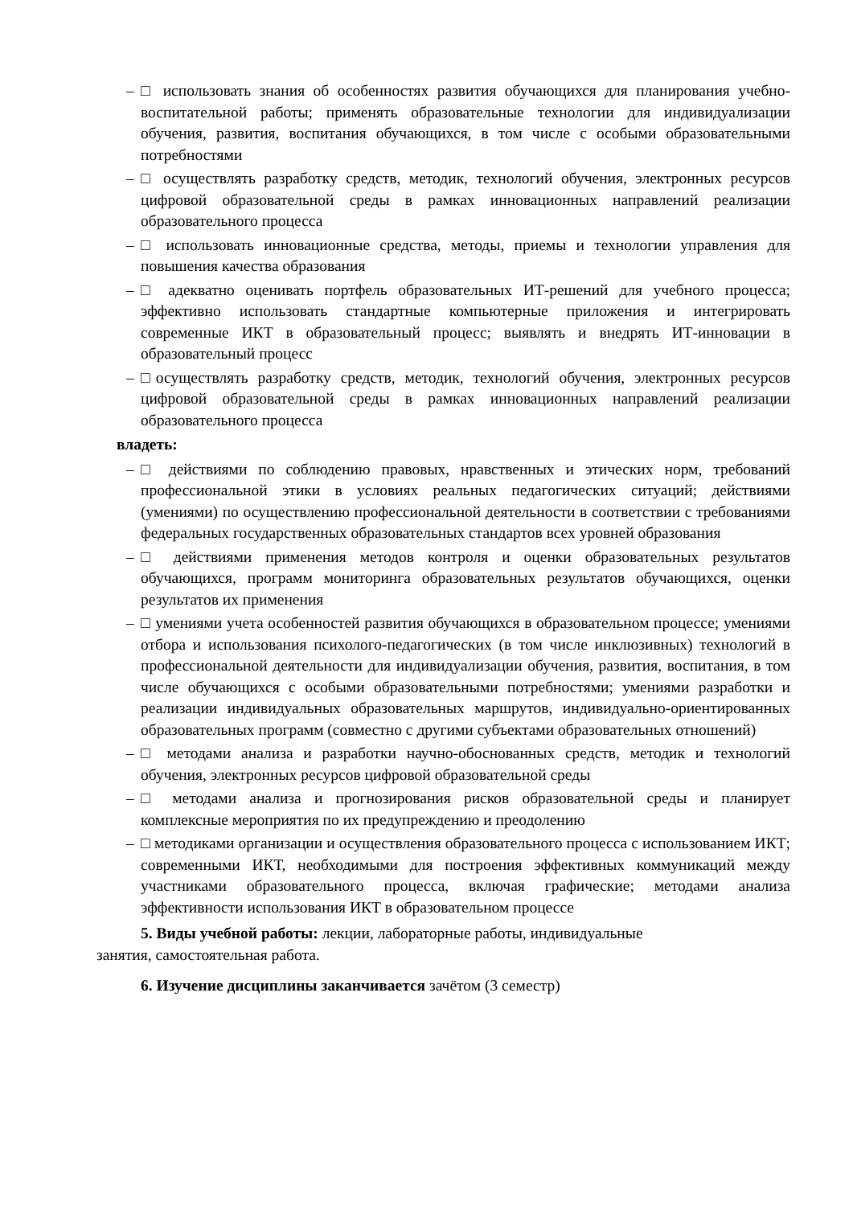– □ использовать знания об особенностях развития обучающихся для планирования учебно-воспитательной работы; применять образовательные технологии для индивидуализации обучения, развития, воспитания обучающихся, в том числе с особыми образовательными потребностями
– □ осуществлять разработку средств, методик, технологий обучения, электронных ресурсов цифровой образовательной среды в рамках инновационных направлений реализации образовательного процесса
– □ использовать инновационные средства, методы, приемы и технологии управления для повышения качества образования
– □ адекватно оценивать портфель образовательных ИТ-решений для учебного процесса; эффективно использовать стандартные компьютерные приложения и интегрировать современные ИКТ в образовательный процесс; выявлять и внедрять ИТ-инновации в образовательный процесс
– □осуществлять разработку средств, методик, технологий обучения, электронных ресурсов цифровой образовательной среды в рамках инновационных направлений реализации образовательного процесса
владеть:
– □ действиями по соблюдению правовых, нравственных и этических норм, требований профессиональной этики в условиях реальных педагогических ситуаций; действиями (умениями) по осуществлению профессиональной деятельности в соответствии с требованиями федеральных государственных образовательных стандартов всех уровней образования
– □ действиями применения методов контроля и оценки образовательных результатов обучающихся, программ мониторинга образовательных результатов обучающихся, оценки результатов их применения
– □ умениями учета особенностей развития обучающихся в образовательном процессе; умениями отбора и использования психолого-педагогических (в том числе инклюзивных) технологий в профессиональной деятельности для индивидуализации обучения, развития, воспитания, в том числе обучающихся с особыми образовательными потребностями; умениями разработки и реализации индивидуальных образовательных маршрутов, индивидуально-ориентированных образовательных программ (совместно с другими субъектами образовательных отношений)
– □ методами анализа и разработки научно-обоснованных средств, методик и технологий обучения, электронных ресурсов цифровой образовательной среды
– □ методами анализа и прогнозирования рисков образовательной среды и планирует комплексные мероприятия по их предупреждению и преодолению
– □ методиками организации и осуществления образовательного процесса с использованием ИКТ; современными ИКТ, необходимыми для построения эффективных коммуникаций между участниками образовательного процесса, включая графические; методами анализа эффективности использования ИКТ в образовательном процессе
5. Виды учебной работы: лекции, лабораторные работы, индивидуальные
занятия, самостоятельная работа.
6. Изучение дисциплины заканчивается зачётом (3 семестр)